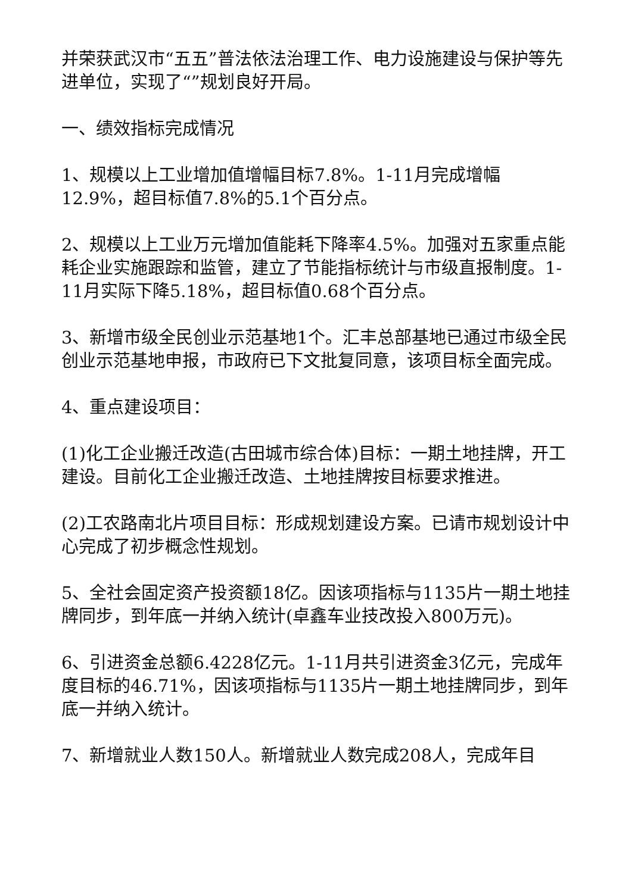并荣获武汉市“五五”普法依法治理工作、电力设施建设与保护等先进单位，实现了“”规划良好开局。
一、绩效指标完成情况
1、规模以上工业增加值增幅目标7.8%。1-11月完成增幅12.9%，超目标值7.8%的5.1个百分点。
2、规模以上工业万元增加值能耗下降率4.5%。加强对五家重点能耗企业实施跟踪和监管，建立了节能指标统计与市级直报制度。1-11月实际下降5.18%，超目标值0.68个百分点。
3、新增市级全民创业示范基地1个。汇丰总部基地已通过市级全民创业示范基地申报，市政府已下文批复同意，该项目标全面完成。
4、重点建设项目：
(1)化工企业搬迁改造(古田城市综合体)目标：一期土地挂牌，开工建设。目前化工企业搬迁改造、土地挂牌按目标要求推进。
(2)工农路南北片项目目标：形成规划建设方案。已请市规划设计中心完成了初步概念性规划。
5、全社会固定资产投资额18亿。因该项指标与1135片一期土地挂牌同步，到年底一并纳入统计(卓鑫车业技改投入800万元)。
6、引进资金总额6.4228亿元。1-11月共引进资金3亿元，完成年度目标的46.71%，因该项指标与1135片一期土地挂牌同步，到年底一并纳入统计。
7、新增就业人数150人。新增就业人数完成208人，完成年目